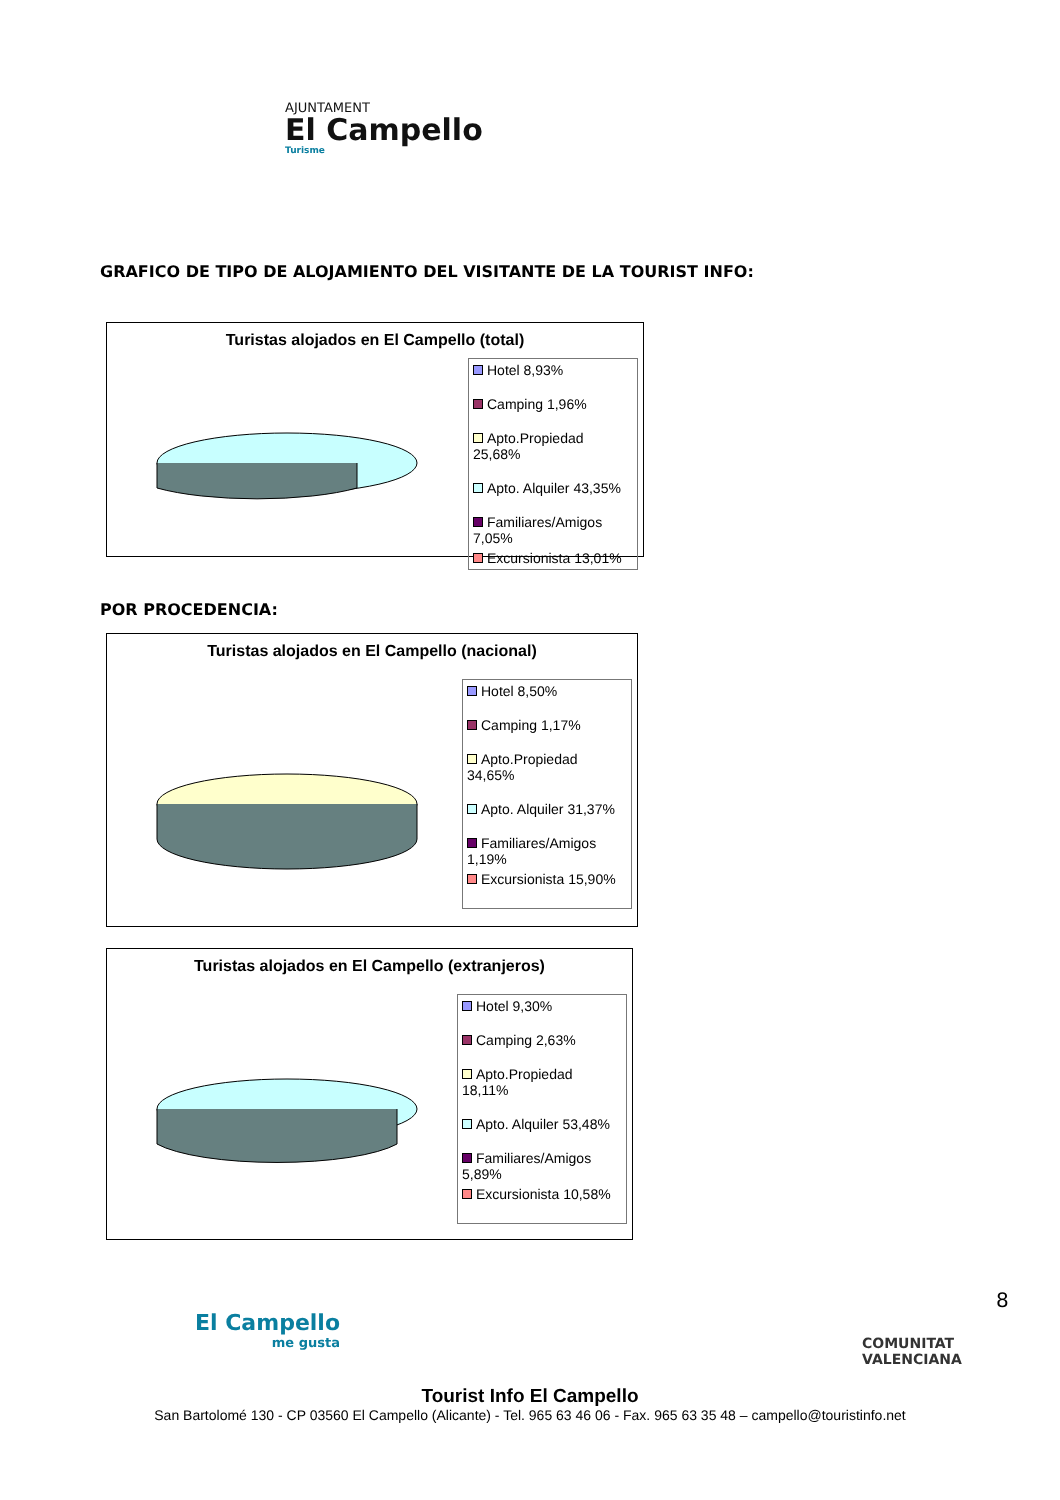AJUNTAMENT
El Campello
Turisme
GRAFICO DE TIPO DE ALOJAMIENTO DEL VISITANTE DE LA TOURIST INFO:
Turistas alojados en El Campello (total)
Hotel 8,93%
Camping 1,96%
Apto.Propiedad 25,68%
Apto. Alquiler 43,35%
Familiares/Amigos 7,05%
Excursionista 13,01%
POR PROCEDENCIA:
Turistas alojados en El Campello (nacional)
Hotel 8,50%
Camping 1,17%
Apto.Propiedad 34,65%
Apto. Alquiler 31,37%
Familiares/Amigos 1,19%
Excursionista 15,90%
Turistas alojados en El Campello (extranjeros)
Hotel 9,30%
Camping 2,63%
Apto.Propiedad 18,11%
Apto. Alquiler 53,48%
Familiares/Amigos 5,89%
Excursionista 10,58%
El Campello
me gusta
COMUNITAT
VALENCIANA
8
Tourist Info El Campello
San Bartolomé 130 - CP 03560 El Campello (Alicante) - Tel. 965 63 46 06 - Fax. 965 63 35 48 – campello@touristinfo.net